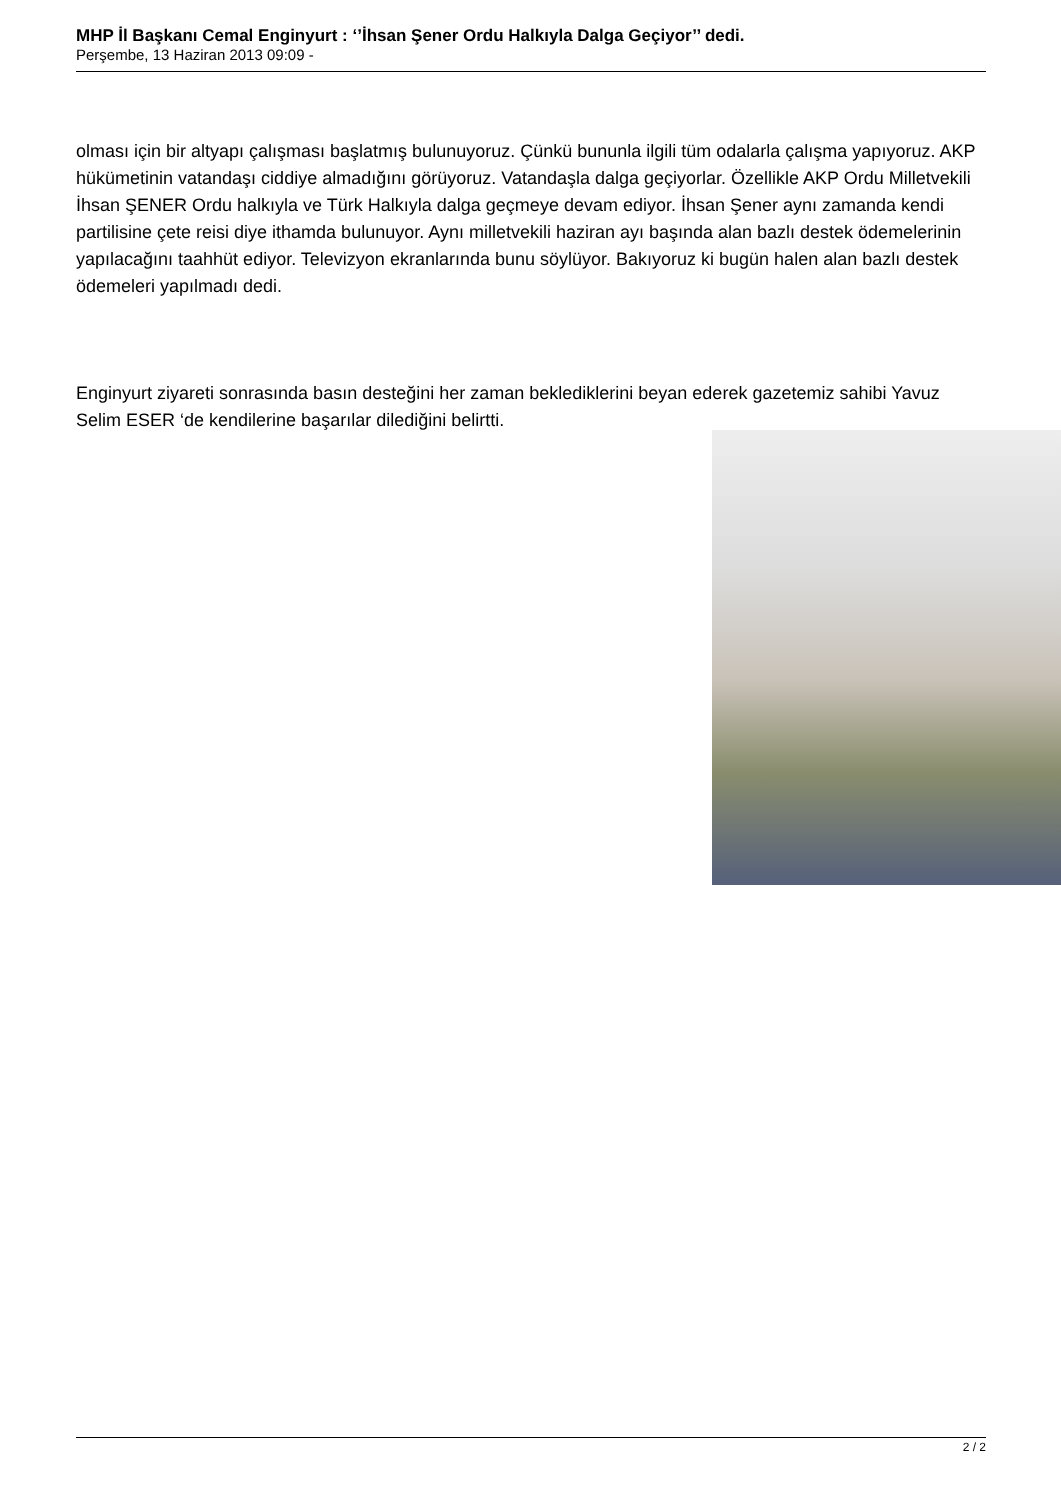MHP İl Başkanı Cemal Enginyurt : ‘’İhsan Şener Ordu Halkıyla Dalga Geçiyor’’ dedi.
Perşembe, 13 Haziran 2013 09:09 -
olması için bir altyapı çalışması başlatmış bulunuyoruz. Çünkü bununla ilgili tüm odalarla çalışma yapıyoruz. AKP hükümetinin vatandaşı ciddiye almadığını görüyoruz. Vatandaşla dalga geçiyorlar. Özellikle AKP Ordu Milletvekili İhsan ŞENER Ordu halkıyla ve Türk Halkıyla dalga geçmeye devam ediyor. İhsan Şener aynı zamanda kendi partilisine çete reisi diye ithamda bulunuyor. Aynı milletvekili haziran ayı başında alan bazlı destek ödemelerinin yapılacağını taahhüt ediyor. Televizyon ekranlarında bunu söylüyor. Bakıyoruz ki bugün halen alan bazlı destek ödemeleri yapılmadı dedi.
Enginyurt ziyareti sonrasında basın desteğini her zaman beklediklerini beyan ederek gazetemiz sahibi Yavuz Selim ESER ‘de kendilerine başarılar dilediğini belirtti.
2 / 2